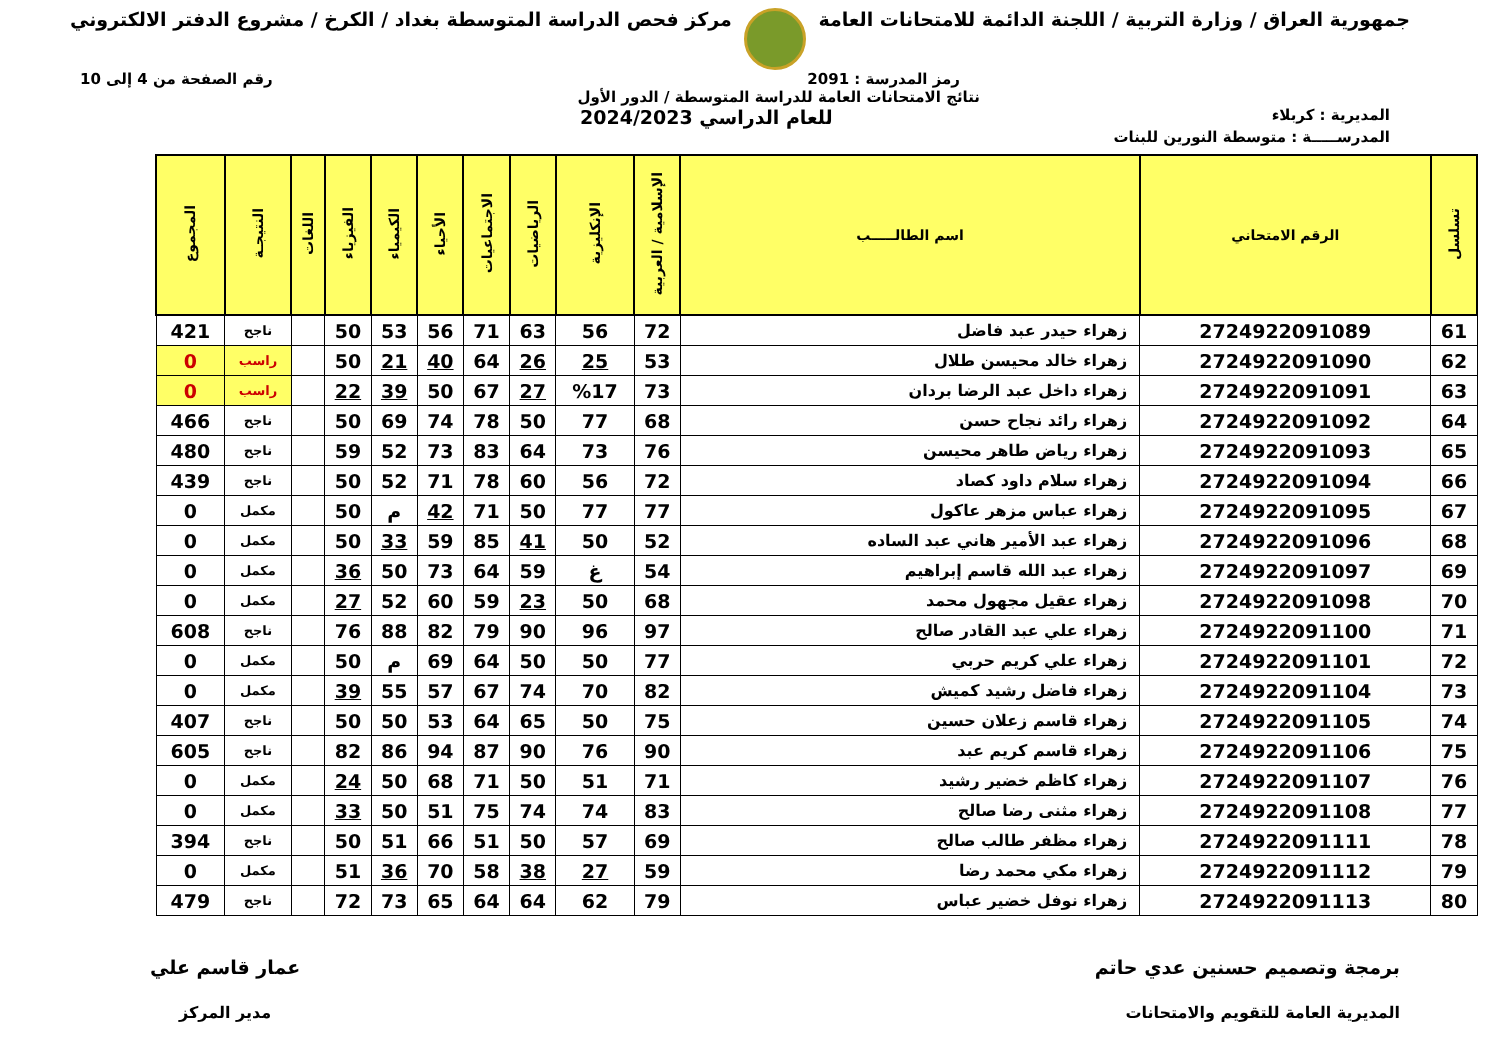جمهورية العراق / وزارة التربية / اللجنة الدائمة للامتحانات العامة
مركز فحص الدراسة المتوسطة بغداد / الكرخ / مشروع الدفتر الالكتروني
رمز المدرسة : 2091 رقم الصفحة من 4 إلى 10
نتائج الامتحانات العامة للدراسة المتوسطة / الدور الأول
المديرية : كربلاء
للعام الدراسي 2024/2023
المدرســـــة : متوسطة النورين للبنات
| تسلسل | الرقم الامتحاني | اسم الطالـــــب | الإسلامية / العربية | الإنكليزية | الرياضيات | الاجتماعيات | الأحياء | الكيمياء | الفيزياء | اللغات | النتيجـة | المجموع |
| --- | --- | --- | --- | --- | --- | --- | --- | --- | --- | --- | --- | --- |
| 61 | 2724922091089 | زهراء حيدر عبد فاضل | 72 | 56 | 63 | 71 | 56 | 53 | 50 | | ناجح | 421 |
| 62 | 2724922091090 | زهراء خالد محيسن طلال | 53 | 25 | 26 | 64 | 40 | 21 | 50 | | راسب | 0 |
| 63 | 2724922091091 | زهراء داخل عبد الرضا بردان | 73 | %17 | 27 | 67 | 50 | 39 | 22 | | راسب | 0 |
| 64 | 2724922091092 | زهراء رائد نجاح حسن | 68 | 77 | 50 | 78 | 74 | 69 | 50 | | ناجح | 466 |
| 65 | 2724922091093 | زهراء رياض طاهر محيسن | 76 | 73 | 64 | 83 | 73 | 52 | 59 | | ناجح | 480 |
| 66 | 2724922091094 | زهراء سلام داود كصاد | 72 | 56 | 60 | 78 | 71 | 52 | 50 | | ناجح | 439 |
| 67 | 2724922091095 | زهراء عباس مزهر عاكول | 77 | 77 | 50 | 71 | 42 | م | 50 | | مكمل | 0 |
| 68 | 2724922091096 | زهراء عبد الأمير هاني عبد الساده | 52 | 50 | 41 | 85 | 59 | 33 | 50 | | مكمل | 0 |
| 69 | 2724922091097 | زهراء عبد الله قاسم إبراهيم | 54 | غ | 59 | 64 | 73 | 50 | 36 | | مكمل | 0 |
| 70 | 2724922091098 | زهراء عقيل مجهول محمد | 68 | 50 | 23 | 59 | 60 | 52 | 27 | | مكمل | 0 |
| 71 | 2724922091100 | زهراء علي عبد القادر صالح | 97 | 96 | 90 | 79 | 82 | 88 | 76 | | ناجح | 608 |
| 72 | 2724922091101 | زهراء علي كريم حربي | 77 | 50 | 50 | 64 | 69 | م | 50 | | مكمل | 0 |
| 73 | 2724922091104 | زهراء فاضل رشيد كميش | 82 | 70 | 74 | 67 | 57 | 55 | 39 | | مكمل | 0 |
| 74 | 2724922091105 | زهراء قاسم زعلان حسين | 75 | 50 | 65 | 64 | 53 | 50 | 50 | | ناجح | 407 |
| 75 | 2724922091106 | زهراء قاسم كريم عبد | 90 | 76 | 90 | 87 | 94 | 86 | 82 | | ناجح | 605 |
| 76 | 2724922091107 | زهراء كاظم خضير رشيد | 71 | 51 | 50 | 71 | 68 | 50 | 24 | | مكمل | 0 |
| 77 | 2724922091108 | زهراء مثنى رضا صالح | 83 | 74 | 74 | 75 | 51 | 50 | 33 | | مكمل | 0 |
| 78 | 2724922091111 | زهراء مظفر طالب صالح | 69 | 57 | 50 | 51 | 66 | 51 | 50 | | ناجح | 394 |
| 79 | 2724922091112 | زهراء مكي محمد رضا | 59 | 27 | 38 | 58 | 70 | 36 | 51 | | مكمل | 0 |
| 80 | 2724922091113 | زهراء نوفل خضير عباس | 79 | 62 | 64 | 64 | 65 | 73 | 72 | | ناجح | 479 |
برمجة وتصميم حسنين عدي حاتم
المديرية العامة للتقويم والامتحانات
عمار قاسم علي
مدير المركز